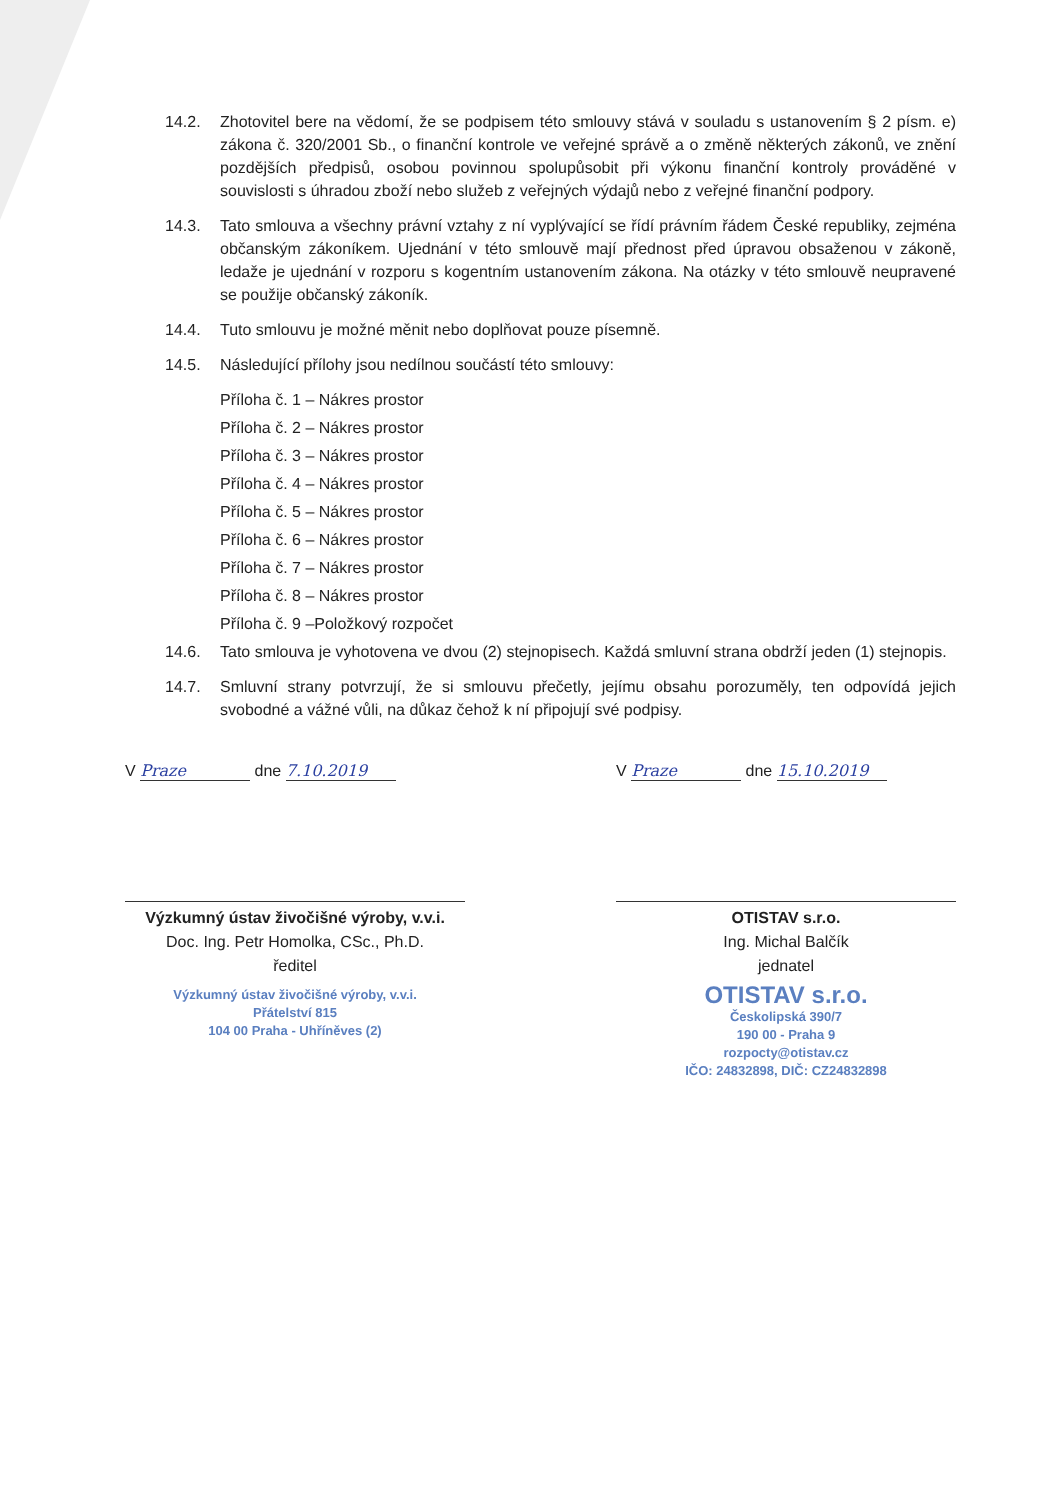14.2. Zhotovitel bere na vědomí, že se podpisem této smlouvy stává v souladu s ustanovením § 2 písm. e) zákona č. 320/2001 Sb., o finanční kontrole ve veřejné správě a o změně některých zákonů, ve znění pozdějších předpisů, osobou povinnou spolupůsobit při výkonu finanční kontroly prováděné v souvislosti s úhradou zboží nebo služeb z veřejných výdajů nebo z veřejné finanční podpory.
14.3. Tato smlouva a všechny právní vztahy z ní vyplývající se řídí právním řádem České republiky, zejména občanským zákoníkem. Ujednání v této smlouvě mají přednost před úpravou obsaženou v zákoně, ledaže je ujednání v rozporu s kogentním ustanovením zákona. Na otázky v této smlouvě neupravené se použije občanský zákoník.
14.4. Tuto smlouvu je možné měnit nebo doplňovat pouze písemně.
14.5. Následující přílohy jsou nedílnou součástí této smlouvy:
Příloha č. 1 – Nákres prostor
Příloha č. 2 – Nákres prostor
Příloha č. 3 – Nákres prostor
Příloha č. 4 – Nákres prostor
Příloha č. 5 – Nákres prostor
Příloha č. 6 – Nákres prostor
Příloha č. 7 – Nákres prostor
Příloha č. 8 – Nákres prostor
Příloha č. 9 –Položkový rozpočet
14.6. Tato smlouva je vyhotovena ve dvou (2) stejnopisech. Každá smluvní strana obdrží jeden (1) stejnopis.
14.7. Smluvní strany potvrzují, že si smlouvu přečetly, jejímu obsahu porozuměly, ten odpovídá jejich svobodné a vážné vůli, na důkaz čehož k ní připojují své podpisy.
V Praze dne 7.10.2019
Výzkumný ústav živočišné výroby, v.v.i.
Doc. Ing. Petr Homolka, CSc., Ph.D.
ředitel
Výzkumný ústav živočišné výroby, v.v.i.
Přátelství 815
104 00 Praha - Uhříněves (2)
V Praze dne 15.10.2019
OTISTAV s.r.o.
Ing. Michal Balčík
jednatel
OTISTAV s.r.o.
Českolipská 390/7
190 00 - Praha 9
rozpocty@otistav.cz
IČO: 24832898, DIČ: CZ24832898